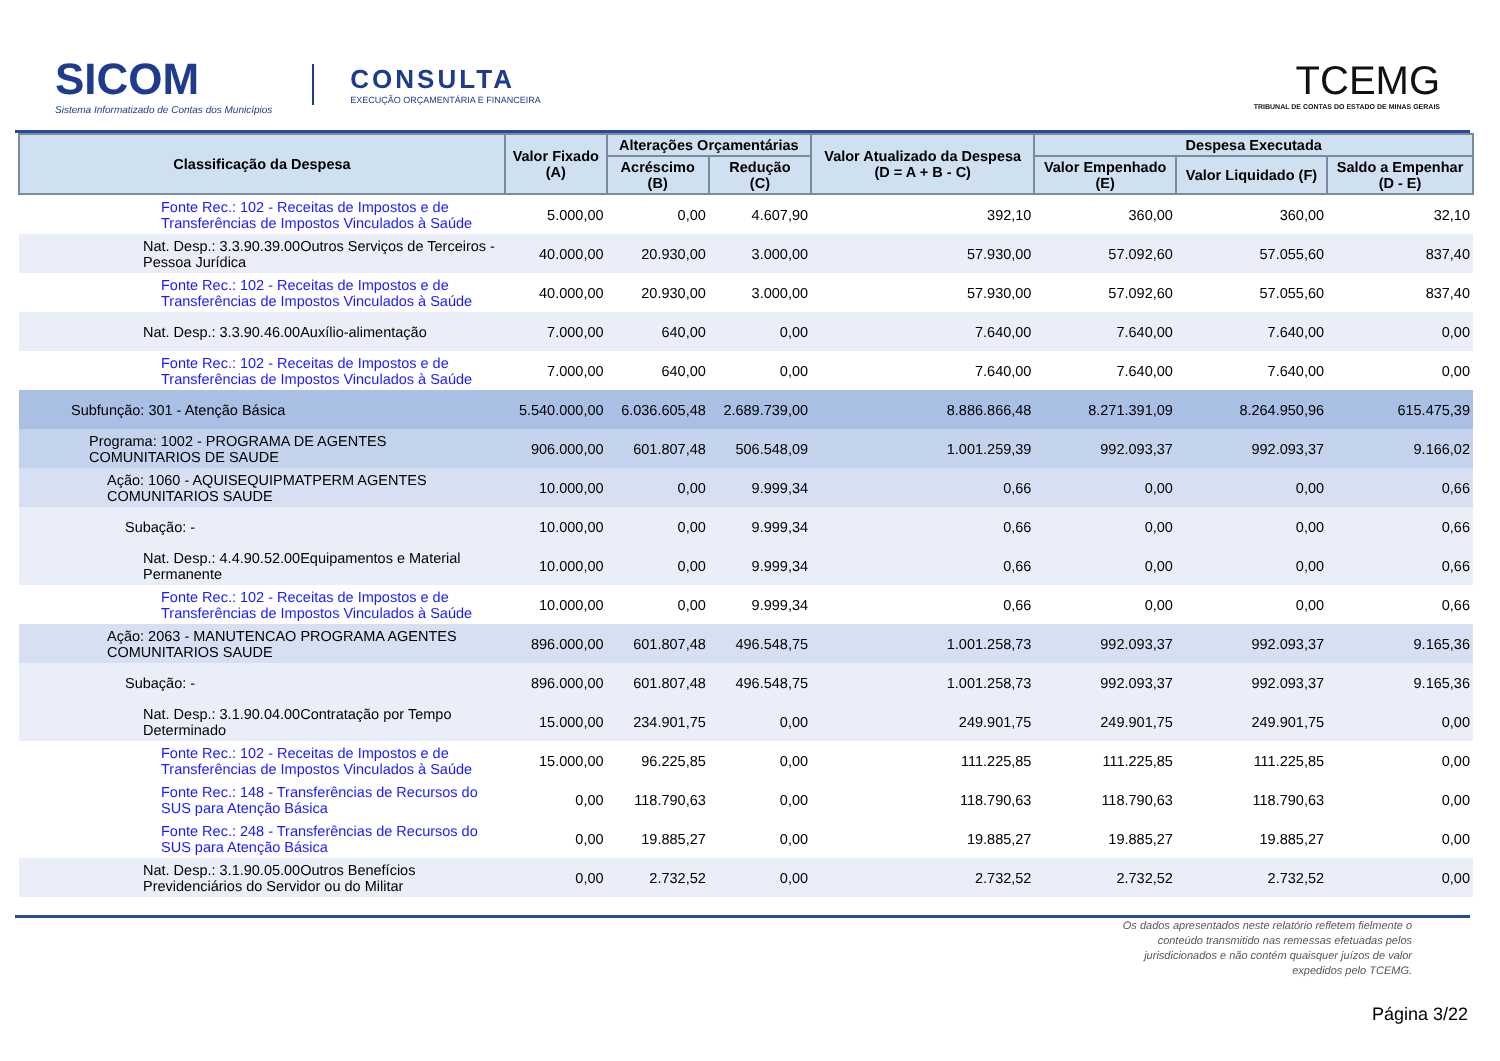SICOM
Sistema Informatizado de Contas dos Municípios
CONSULTA
EXECUÇÃO ORÇAMENTÁRIA E FINANCEIRA
TCEMG
TRIBUNAL DE CONTAS DO ESTADO DE MINAS GERAIS
| Classificação da Despesa | Valor Fixado (A) | Alterações Orçamentárias | | Valor Atualizado da Despesa (D = A + B - C) | Despesa Executada | | |
| --- | --- | --- | --- | --- | --- | --- | --- |
| | | Acréscimo (B) | Redução (C) | | Valor Empenhado (E) | Valor Liquidado (F) | Saldo a Empenhar (D - E) |
| Fonte Rec.: 102 - Receitas de Impostos e de Transferências de Impostos Vinculados à Saúde | 5.000,00 | 0,00 | 4.607,90 | 392,10 | 360,00 | 360,00 | 32,10 |
| Nat. Desp.: 3.3.90.39.00Outros Serviços de Terceiros - Pessoa Jurídica | 40.000,00 | 20.930,00 | 3.000,00 | 57.930,00 | 57.092,60 | 57.055,60 | 837,40 |
| Fonte Rec.: 102 - Receitas de Impostos e de Transferências de Impostos Vinculados à Saúde | 40.000,00 | 20.930,00 | 3.000,00 | 57.930,00 | 57.092,60 | 57.055,60 | 837,40 |
| Nat. Desp.: 3.3.90.46.00Auxílio-alimentação | 7.000,00 | 640,00 | 0,00 | 7.640,00 | 7.640,00 | 7.640,00 | 0,00 |
| Fonte Rec.: 102 - Receitas de Impostos e de Transferências de Impostos Vinculados à Saúde | 7.000,00 | 640,00 | 0,00 | 7.640,00 | 7.640,00 | 7.640,00 | 0,00 |
| Subfunção: 301 - Atenção Básica | 5.540.000,00 | 6.036.605,48 | 2.689.739,00 | 8.886.866,48 | 8.271.391,09 | 8.264.950,96 | 615.475,39 |
| Programa: 1002 - PROGRAMA DE AGENTES COMUNITARIOS DE SAUDE | 906.000,00 | 601.807,48 | 506.548,09 | 1.001.259,39 | 992.093,37 | 992.093,37 | 9.166,02 |
| Ação: 1060 - AQUISEQUIPMATPERM AGENTES COMUNITARIOS SAUDE | 10.000,00 | 0,00 | 9.999,34 | 0,66 | 0,00 | 0,00 | 0,66 |
| Subação: - | 10.000,00 | 0,00 | 9.999,34 | 0,66 | 0,00 | 0,00 | 0,66 |
| Nat. Desp.: 4.4.90.52.00Equipamentos e Material Permanente | 10.000,00 | 0,00 | 9.999,34 | 0,66 | 0,00 | 0,00 | 0,66 |
| Fonte Rec.: 102 - Receitas de Impostos e de Transferências de Impostos Vinculados à Saúde | 10.000,00 | 0,00 | 9.999,34 | 0,66 | 0,00 | 0,00 | 0,66 |
| Ação: 2063 - MANUTENCAO PROGRAMA AGENTES COMUNITARIOS SAUDE | 896.000,00 | 601.807,48 | 496.548,75 | 1.001.258,73 | 992.093,37 | 992.093,37 | 9.165,36 |
| Subação: - | 896.000,00 | 601.807,48 | 496.548,75 | 1.001.258,73 | 992.093,37 | 992.093,37 | 9.165,36 |
| Nat. Desp.: 3.1.90.04.00Contratação por Tempo Determinado | 15.000,00 | 234.901,75 | 0,00 | 249.901,75 | 249.901,75 | 249.901,75 | 0,00 |
| Fonte Rec.: 102 - Receitas de Impostos e de Transferências de Impostos Vinculados à Saúde | 15.000,00 | 96.225,85 | 0,00 | 111.225,85 | 111.225,85 | 111.225,85 | 0,00 |
| Fonte Rec.: 148 - Transferências de Recursos do SUS para Atenção Básica | 0,00 | 118.790,63 | 0,00 | 118.790,63 | 118.790,63 | 118.790,63 | 0,00 |
| Fonte Rec.: 248 - Transferências de Recursos do SUS para Atenção Básica | 0,00 | 19.885,27 | 0,00 | 19.885,27 | 19.885,27 | 19.885,27 | 0,00 |
| Nat. Desp.: 3.1.90.05.00Outros Benefícios Previdenciários do Servidor ou do Militar | 0,00 | 2.732,52 | 0,00 | 2.732,52 | 2.732,52 | 2.732,52 | 0,00 |
Os dados apresentados neste relatório refletem fielmente o conteúdo transmitido nas remessas efetuadas pelos jurisdicionados e não contém quaisquer juízos de valor expedidos pelo TCEMG.
Página 3/22